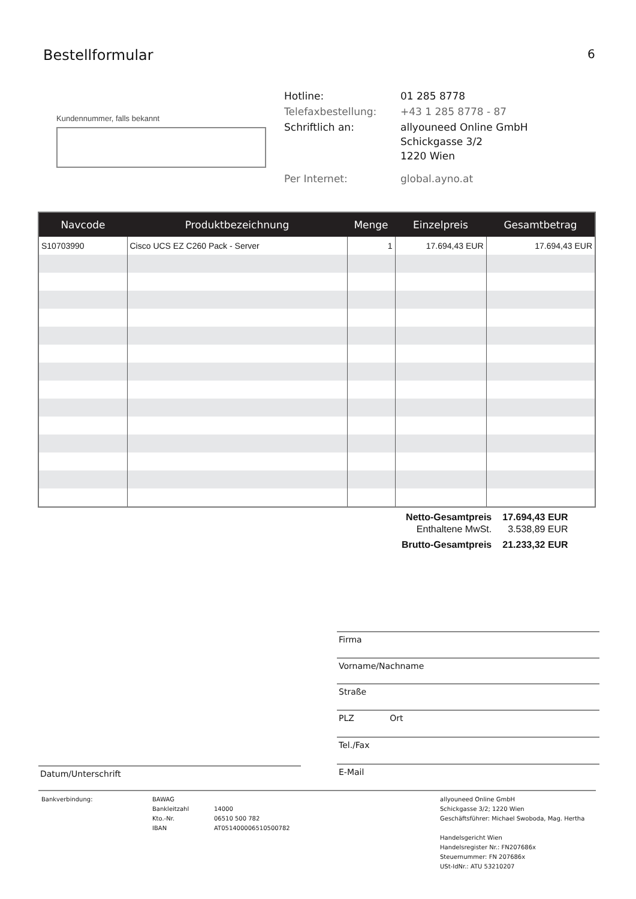Bestellformular 6
Kundennummer, falls bekannt
| Hotline: | 01 285 8778 |
| Telefaxbestellung: | +43 1 285 8778 - 87 |
| Schriftlich an: | allyouneed Online GmbH Schickgasse 3/2 1220 Wien |
| Per Internet: | global.ayno.at |
| Navcode | Produktbezeichnung | Menge | Einzelpreis | Gesamtbetrag |
| --- | --- | --- | --- | --- |
| S10703990 | Cisco UCS EZ C260 Pack - Server | 1 | 17.694,43 EUR | 17.694,43 EUR |
| Netto-Gesamtpreis | 17.694,43 EUR |
| Enthaltene MwSt. | 3.538,89 EUR |
| Brutto-Gesamtpreis | 21.233,32 EUR |
Firma
Vorname/Nachname
Straße
PLZ Ort
Tel./Fax
Datum/Unterschrift E-Mail
Bankverbindung: BAWAG
Bankleitzahl 14000
Kto.-Nr. 06510 500 782
IBAN AT051400006510500782
allyouneed Online GmbH
Schickgasse 3/2; 1220 Wien
Geschäftsführer: Michael Swoboda, Mag. Hertha
Handelsgericht Wien
Handelsregister Nr.: FN207686x
Steuernummer: FN 207686x
USt-IdNr.: ATU 53210207